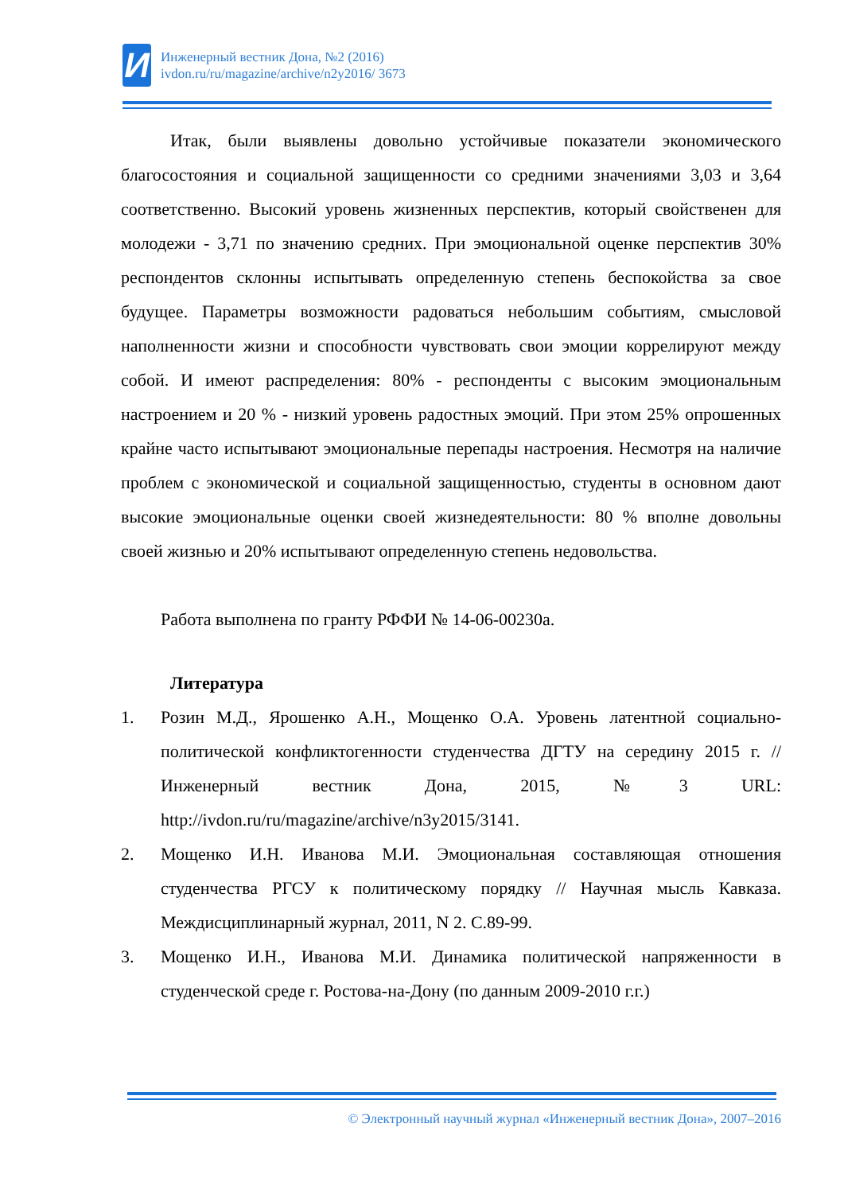И
Инженерный вестник Дона, №2 (2016)
ivdon.ru/ru/magazine/archive/n2y2016/ 3673
Итак, были выявлены довольно устойчивые показатели экономического благосостояния и социальной защищенности со средними значениями 3,03 и 3,64 соответственно. Высокий уровень жизненных перспектив, который свойственен для молодежи - 3,71 по значению средних. При эмоциональной оценке перспектив 30% респондентов склонны испытывать определенную степень беспокойства за свое будущее. Параметры возможности радоваться небольшим событиям, смысловой наполненности жизни и способности чувствовать свои эмоции коррелируют между собой. И имеют распределения: 80% - респонденты с высоким эмоциональным настроением и 20 % - низкий уровень радостных эмоций. При этом 25% опрошенных крайне часто испытывают эмоциональные перепады настроения. Несмотря на наличие проблем с экономической и социальной защищенностью, студенты в основном дают высокие эмоциональные оценки своей жизнедеятельности: 80 % вполне довольны своей жизнью и 20% испытывают определенную степень недовольства.
Работа выполнена по гранту РФФИ № 14-06-00230а.
Литература
1. Розин М.Д., Ярошенко А.Н., Мощенко О.А. Уровень латентной социально-политической конфликтогенности студенчества ДГТУ на середину 2015 г. //Инженерный вестник Дона, 2015, №3 URL: http://ivdon.ru/ru/magazine/archive/n3y2015/3141.
2. Мощенко И.Н. Иванова М.И. Эмоциональная составляющая отношения студенчества РГСУ к политическому порядку // Научная мысль Кавказа. Междисциплинарный журнал, 2011, N 2. С.89-99.
3. Мощенко И.Н., Иванова М.И. Динамика политической напряженности в студенческой среде г. Ростова-на-Дону (по данным 2009-2010 г.г.)
© Электронный научный журнал «Инженерный вестник Дона», 2007–2016